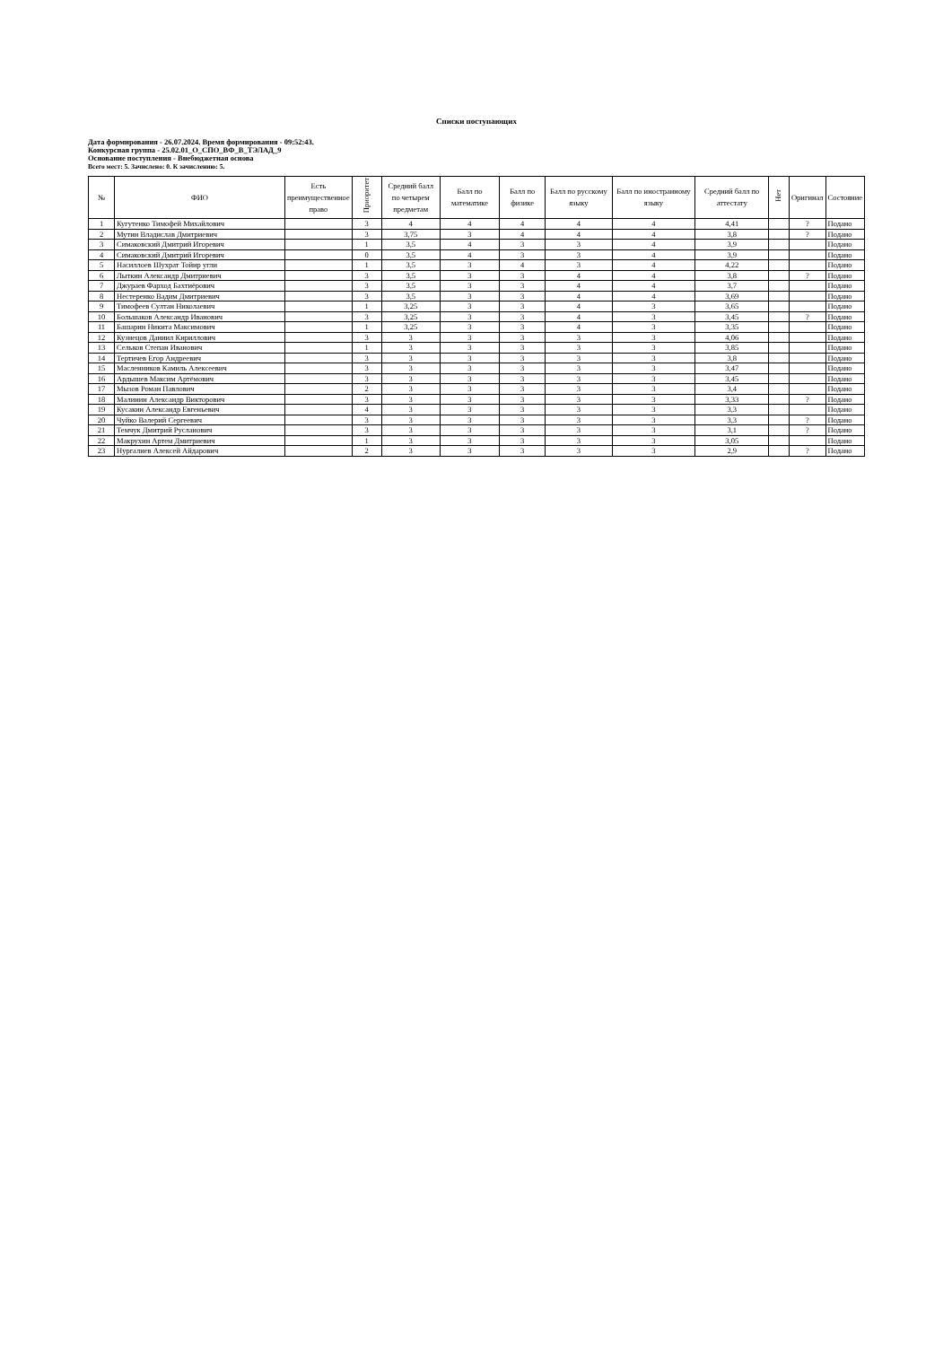Списки поступающих
Дата формирования - 26.07.2024. Время формирования - 09:52:43.
Конкурсная группа - 25.02.01_О_СПО_ВФ_В_ТЭЛАД_9
Основание поступления - Внебюджетная основа
Всего мест: 5. Зачислено: 0. К зачислению: 5.
| № | ФИО | Есть преимущественное право | Приоритет | Средний балл по четырем предметам | Балл по математике | Балл по физике | Балл по русскому языку | Балл по иностранному языку | Средний балл по аттестату | Нет | Оригинал | Состояние |
| --- | --- | --- | --- | --- | --- | --- | --- | --- | --- | --- | --- | --- |
| 1 | Кугутенко Тимофей Михайлович | | 3 | 4 | 4 | 4 | 4 | 4 | 4,41 | | ? | Подано |
| 2 | Мутин Владислав Дмитриевич | | 3 | 3,75 | 3 | 4 | 4 | 4 | 3,8 | | ? | Подано |
| 3 | Симаковский Дмитрий Игоревич | | 1 | 3,5 | 4 | 3 | 3 | 4 | 3,9 | | | Подано |
| 4 | Симаковский Дмитрий Игоревич | | 0 | 3,5 | 4 | 3 | 3 | 4 | 3,9 | | | Подано |
| 5 | Насиллоев Шухрат Тойир угли | | 1 | 3,5 | 3 | 4 | 3 | 4 | 4,22 | | | Подано |
| 6 | Лыткин Александр Дмитриевич | | 3 | 3,5 | 3 | 3 | 4 | 4 | 3,8 | | ? | Подано |
| 7 | Джураев Фарход Бахтиёрович | | 3 | 3,5 | 3 | 3 | 4 | 4 | 3,7 | | | Подано |
| 8 | Нестеренко Вадим Дмитриевич | | 3 | 3,5 | 3 | 3 | 4 | 4 | 3,69 | | | Подано |
| 9 | Тимофеев Султан Николаевич | | 1 | 3,25 | 3 | 3 | 4 | 3 | 3,65 | | | Подано |
| 10 | Большаков Александр Иванович | | 3 | 3,25 | 3 | 3 | 4 | 3 | 3,45 | | ? | Подано |
| 11 | Башарин Никита Максимович | | 1 | 3,25 | 3 | 3 | 4 | 3 | 3,35 | | | Подано |
| 12 | Кузнецов Даниил Кириллович | | 3 | 3 | 3 | 3 | 3 | 3 | 4,06 | | | Подано |
| 13 | Сельков Степан Иванович | | 1 | 3 | 3 | 3 | 3 | 3 | 3,85 | | | Подано |
| 14 | Тертичев Егор Андреевич | | 3 | 3 | 3 | 3 | 3 | 3 | 3,8 | | | Подано |
| 15 | Масленников Камиль Алексеевич | | 3 | 3 | 3 | 3 | 3 | 3 | 3,47 | | | Подано |
| 16 | Ардышев Максим Артёмович | | 3 | 3 | 3 | 3 | 3 | 3 | 3,45 | | | Подано |
| 17 | Мызов Роман Павлович | | 2 | 3 | 3 | 3 | 3 | 3 | 3,4 | | | Подано |
| 18 | Малинин Александр Викторович | | 3 | 3 | 3 | 3 | 3 | 3 | 3,33 | | ? | Подано |
| 19 | Кусакин Александр Евгеньевич | | 4 | 3 | 3 | 3 | 3 | 3 | 3,3 | | | Подано |
| 20 | Чуйко Валерий Сергеевич | | 3 | 3 | 3 | 3 | 3 | 3 | 3,3 | | ? | Подано |
| 21 | Темчук Дмитрий Русланович | | 3 | 3 | 3 | 3 | 3 | 3 | 3,1 | | ? | Подано |
| 22 | Макрухин Артем Дмитриевич | | 1 | 3 | 3 | 3 | 3 | 3 | 3,05 | | | Подано |
| 23 | Нургалиев Алексей Айдарович | | 2 | 3 | 3 | 3 | 3 | 3 | 2,9 | | ? | Подано |